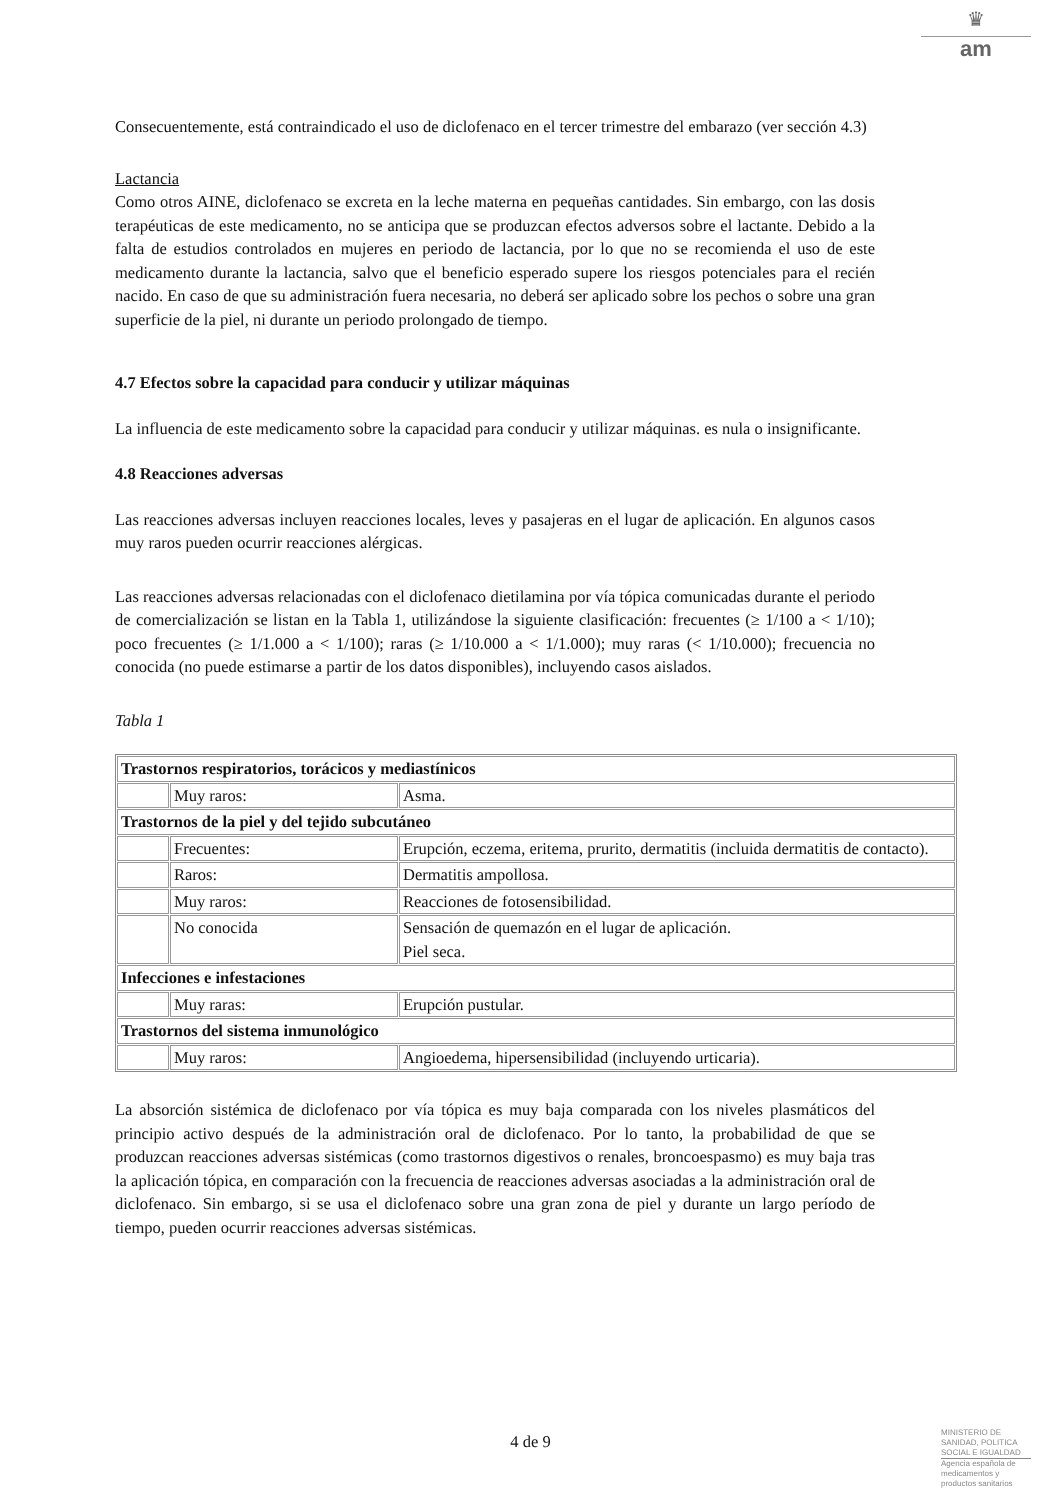♛
am
Consecuentemente, está contraindicado el uso de diclofenaco en el tercer trimestre del embarazo (ver sección 4.3)
Lactancia
Como otros AINE, diclofenaco se excreta en la leche materna en pequeñas cantidades. Sin embargo, con las dosis terapéuticas de este medicamento, no se anticipa que se produzcan efectos adversos sobre el lactante. Debido a la falta de estudios controlados en mujeres en periodo de lactancia, por lo que no se recomienda el uso de este medicamento durante la lactancia, salvo que el beneficio esperado supere los riesgos potenciales para el recién nacido. En caso de que su administración fuera necesaria, no deberá ser aplicado sobre los pechos o sobre una gran superficie de la piel, ni durante un periodo prolongado de tiempo.
4.7 Efectos sobre la capacidad para conducir y utilizar máquinas
La influencia de este medicamento sobre la capacidad para conducir y utilizar máquinas. es nula o insignificante.
4.8 Reacciones adversas
Las reacciones adversas incluyen reacciones locales, leves y pasajeras en el lugar de aplicación. En algunos casos muy raros pueden ocurrir reacciones alérgicas.
Las reacciones adversas relacionadas con el diclofenaco dietilamina por vía tópica comunicadas durante el periodo de comercialización se listan en la Tabla 1, utilizándose la siguiente clasificación: frecuentes (≥ 1/100 a < 1/10); poco frecuentes (≥ 1/1.000 a < 1/100); raras (≥ 1/10.000 a < 1/1.000); muy raras (< 1/10.000); frecuencia no conocida (no puede estimarse a partir de los datos disponibles), incluyendo casos aislados.
Tabla 1
| Trastornos respiratorios, torácicos y mediastínicos | | |
| --- | --- | --- |
| | Muy raros: | Asma. |
| Trastornos de la piel y del tejido subcutáneo | | |
| | Frecuentes: | Erupción, eczema, eritema, prurito, dermatitis (incluida dermatitis de contacto). |
| | Raros: | Dermatitis ampollosa. |
| | Muy raros: | Reacciones de fotosensibilidad. |
| | No conocida | Sensación de quemazón en el lugar de aplicación. Piel seca. |
| Infecciones e infestaciones | | |
| | Muy raras: | Erupción pustular. |
| Trastornos del sistema inmunológico | | |
| | Muy raros: | Angioedema, hipersensibilidad (incluyendo urticaria). |
La absorción sistémica de diclofenaco por vía tópica es muy baja comparada con los niveles plasmáticos del principio activo después de la administración oral de diclofenaco. Por lo tanto, la probabilidad de que se produzcan reacciones adversas sistémicas (como trastornos digestivos o renales, broncoespasmo) es muy baja tras la aplicación tópica, en comparación con la frecuencia de reacciones adversas asociadas a la administración oral de diclofenaco. Sin embargo, si se usa el diclofenaco sobre una gran zona de piel y durante un largo período de tiempo, pueden ocurrir reacciones adversas sistémicas.
4 de 9
MINISTERIO DE
SANIDAD, POLITICA
SOCIAL E IGUALDAD
Agencia española de
medicamentos y
productos sanitarios